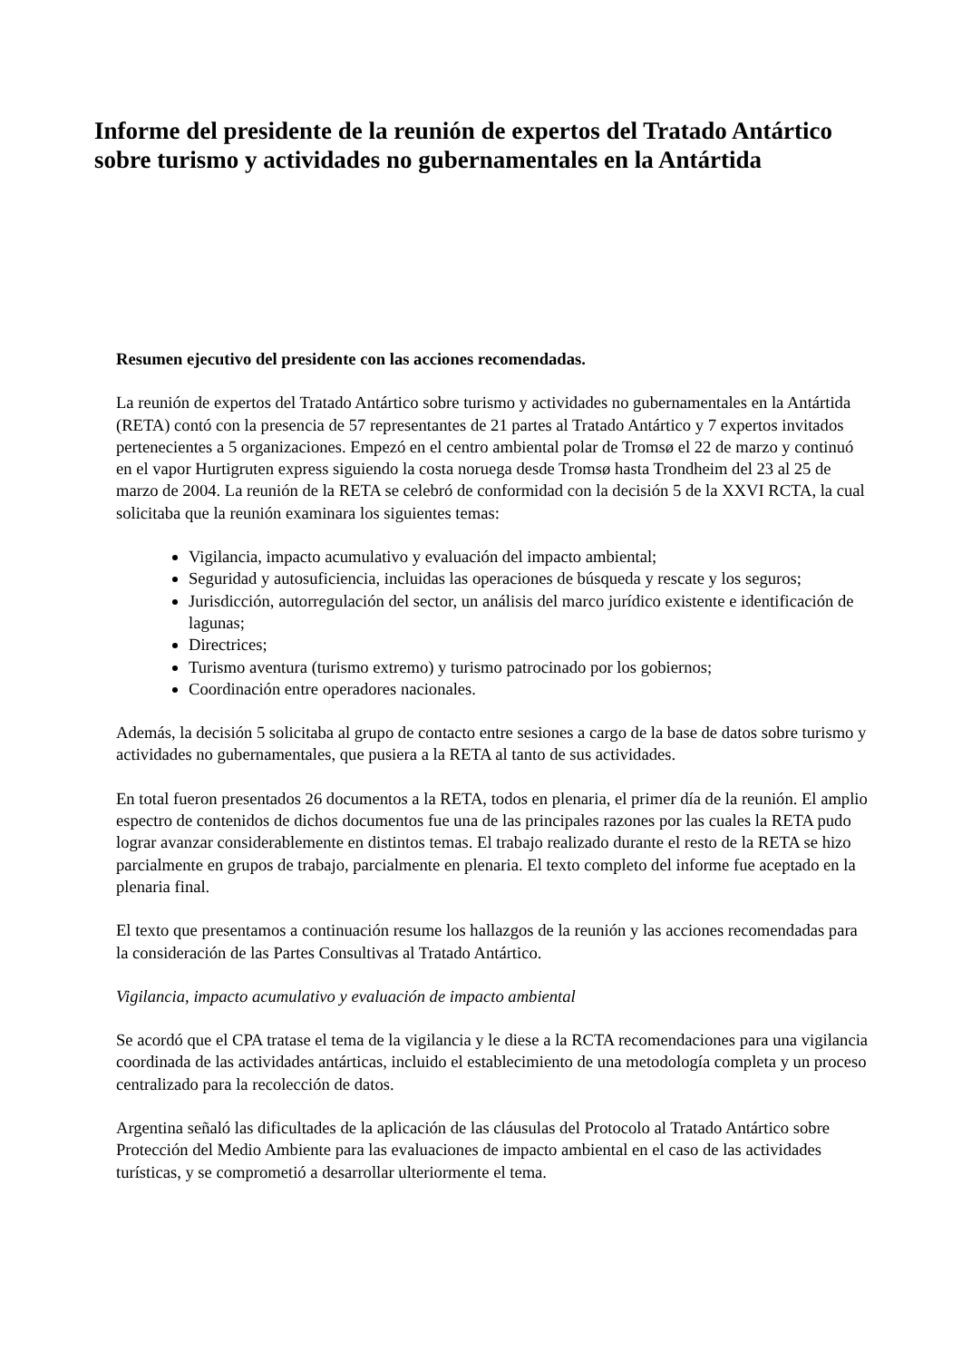Informe del presidente de la reunión de expertos del Tratado Antártico sobre turismo y actividades no gubernamentales en la Antártida
Resumen ejecutivo del presidente con las acciones recomendadas.
La reunión de expertos del Tratado Antártico sobre turismo y actividades no gubernamentales en la Antártida (RETA) contó con la presencia de 57 representantes de 21 partes al Tratado Antártico y 7 expertos invitados pertenecientes a 5 organizaciones. Empezó en el centro ambiental polar de Tromsø el 22 de marzo y continuó en el vapor Hurtigruten express siguiendo la costa noruega desde Tromsø hasta Trondheim del 23 al 25 de marzo de 2004. La reunión de la RETA se celebró de conformidad con la decisión 5 de la XXVI RCTA, la cual solicitaba que la reunión examinara los siguientes temas:
Vigilancia, impacto acumulativo y evaluación del impacto ambiental;
Seguridad y autosuficiencia, incluidas las operaciones de búsqueda y rescate y los seguros;
Jurisdicción, autorregulación del sector, un análisis del marco jurídico existente e identificación de lagunas;
Directrices;
Turismo aventura (turismo extremo) y turismo patrocinado por los gobiernos;
Coordinación entre operadores nacionales.
Además, la decisión 5 solicitaba al grupo de contacto entre sesiones a cargo de la base de datos sobre turismo y actividades no gubernamentales, que pusiera a la RETA al tanto de sus actividades.
En total fueron presentados 26 documentos a la RETA, todos en plenaria, el primer día de la reunión. El amplio espectro de contenidos de dichos documentos fue una de las principales razones por las cuales la RETA pudo lograr avanzar considerablemente en distintos temas. El trabajo realizado durante el resto de la RETA se hizo parcialmente en grupos de trabajo, parcialmente en plenaria. El texto completo del informe fue aceptado en la plenaria final.
El texto que presentamos a continuación resume los hallazgos de la reunión y las acciones recomendadas para la consideración de las Partes Consultivas al Tratado Antártico.
Vigilancia, impacto acumulativo y evaluación de impacto ambiental
Se acordó que el CPA tratase el tema de la vigilancia y le diese a la RCTA recomendaciones para una vigilancia coordinada de las actividades antárticas, incluido el establecimiento de una metodología completa y un proceso centralizado para la recolección de datos.
Argentina señaló las dificultades de la aplicación de las cláusulas del Protocolo al Tratado Antártico sobre Protección del Medio Ambiente para las evaluaciones de impacto ambiental en el caso de las actividades turísticas, y se comprometió a desarrollar ulteriormente el tema.